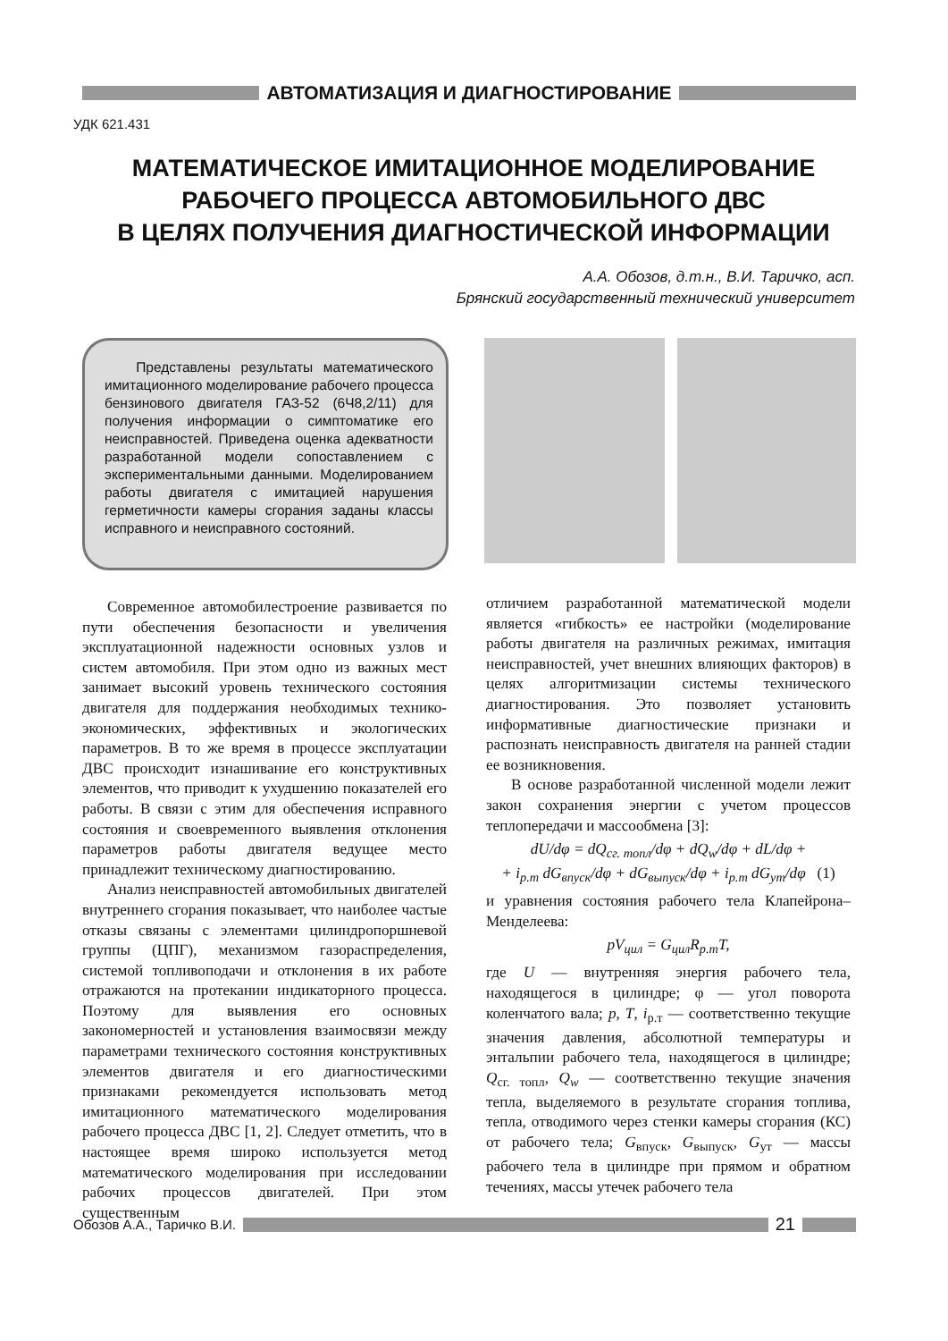АВТОМАТИЗАЦИЯ И ДИАГНОСТИРОВАНИЕ
УДК 621.431
МАТЕМАТИЧЕСКОЕ ИМИТАЦИОННОЕ МОДЕЛИРОВАНИЕ
РАБОЧЕГО ПРОЦЕССА АВТОМОБИЛЬНОГО ДВС
В ЦЕЛЯХ ПОЛУЧЕНИЯ ДИАГНОСТИЧЕСКОЙ ИНФОРМАЦИИ
А.А. Обозов, д.т.н., В.И. Таричко, асп.
Брянский государственный технический университет
Представлены результаты математического имитационного моделирование рабочего процесса бензинового двигателя ГАЗ-52 (6Ч8,2/11) для получения информации о симптоматике его неисправностей. Приведена оценка адекватности разработанной модели сопоставлением с экспериментальными данными. Моделированием работы двигателя с имитацией нарушения герметичности камеры сгорания заданы классы исправного и неисправного состояний.
Современное автомобилестроение развивается по пути обеспечения безопасности и увеличения эксплуатационной надежности основных узлов и систем автомобиля. При этом одно из важных мест занимает высокий уровень технического состояния двигателя для поддержания необходимых технико-экономических, эффективных и экологических параметров. В то же время в процессе эксплуатации ДВС происходит изнашивание его конструктивных элементов, что приводит к ухудшению показателей его работы. В связи с этим для обеспечения исправного состояния и своевременного выявления отклонения параметров работы двигателя ведущее место принадлежит техническому диагностированию.
Анализ неисправностей автомобильных двигателей внутреннего сгорания показывает, что наиболее частые отказы связаны с элементами цилиндропоршневой группы (ЦПГ), механизмом газораспределения, системой топливоподачи и отклонения в их работе отражаются на протекании индикаторного процесса. Поэтому для выявления его основных закономерностей и установления взаимосвязи между параметрами технического состояния конструктивных элементов двигателя и его диагностическими признаками рекомендуется использовать метод имитационного математического моделирования рабочего процесса ДВС [1, 2]. Следует отметить, что в настоящее время широко используется метод математического моделирования при исследовании рабочих процессов двигателей. При этом существенным
отличием разработанной математической модели является «гибкость» ее настройки (моделирование работы двигателя на различных режимах, имитация неисправностей, учет внешних влияющих факторов) в целях алгоритмизации системы технического диагностирования. Это позволяет установить информативные диагностические признаки и распознать неисправность двигателя на ранней стадии ее возникновения.
В основе разработанной численной модели лежит закон сохранения энергии с учетом процессов теплопередачи и массообмена [3]:
dU/dφ = dQ<sub>сг. топл</sub>/dφ + dQ<sub>w</sub>/dφ + dL/dφ +
+ i<sub>р.т</sub> dG<sub>впуск</sub>/dφ + dG<sub>выпуск</sub>/dφ + i<sub>р.т</sub> dG<sub>ут</sub>/dφ (1)
и уравнения состояния рабочего тела Клапейрона–Менделеева:
pV<sub>цил</sub> = G<sub>цил</sub>R<sub>р.т</sub>T,
где U — внутренняя энергия рабочего тела, находящегося в цилиндре; φ — угол поворота коленчатого вала; p, T, i<sub>р.т</sub> — соответственно текущие значения давления, абсолютной температуры и энтальпии рабочего тела, находящегося в цилиндре; Q<sub>сг. топл</sub>, Q<sub>w</sub> — соответственно текущие значения тепла, выделяемого в результате сгорания топлива, тепла, отводимого через стенки камеры сгорания (КС) от рабочего тела; G<sub>впуск</sub>, G<sub>выпуск</sub>, G<sub>ут</sub> — массы рабочего тела в цилиндре при прямом и обратном течениях, массы утечек рабочего тела
Обозов А.А., Таричко В.И.
21